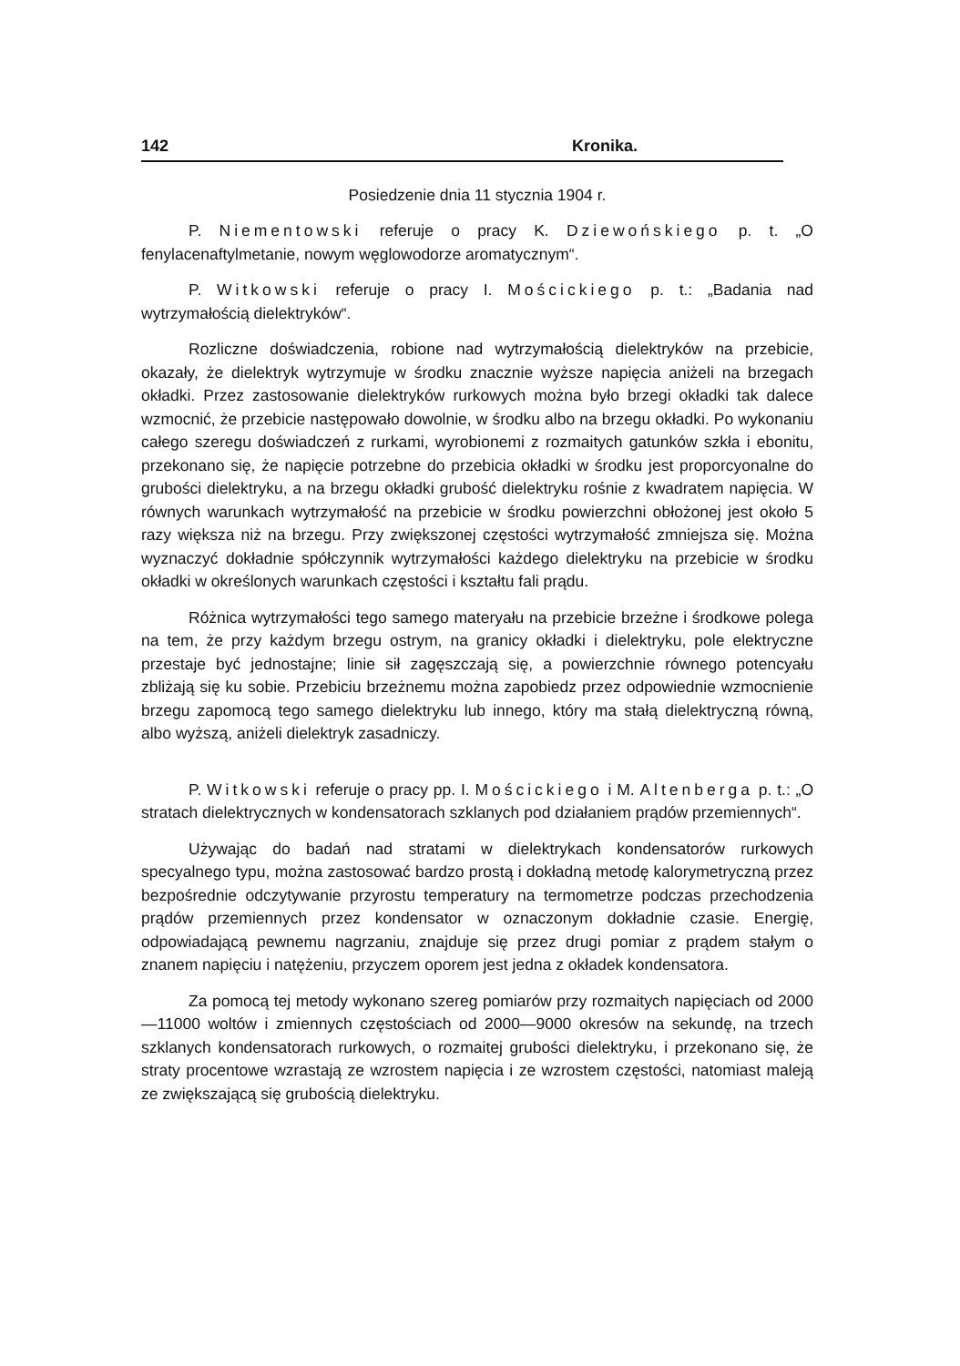142 Kronika.
Posiedzenie dnia 11 stycznia 1904 r.
P. Niementowski referuje o pracy K. Dziewońskiego p. t. „O fenylacenaftylmetanie, nowym węglowodorze aromatycznym“.
P. Witkowski referuje o pracy I. Mościckiego p. t.: „Badania nad wytrzymałością dielektryków“.
Rozliczne doświadczenia, robione nad wytrzymałością dielektryków na przebicie, okazały, że dielektryk wytrzymuje w środku znacznie wyższe napięcia aniżeli na brzegach okładki. Przez zastosowanie dielektryków rurkowych można było brzegi okładki tak dalece wzmocnić, że przebicie następowało dowolnie, w środku albo na brzegu okładki. Po wykonaniu całego szeregu doświadczeń z rurkami, wyrobionemi z rozmaitych gatunków szkła i ebonitu, przekonano się, że napięcie potrzebne do przebicia okładki w środku jest proporcyonalne do grubości dielektryku, a na brzegu okładki grubość dielektryku rośnie z kwadratem napięcia. W równych warunkach wytrzymałość na przebicie w środku powierzchni obłożonej jest około 5 razy większa niż na brzegu. Przy zwiększonej częstości wytrzymałość zmniejsza się. Można wyznaczyć dokładnie spółczynnik wytrzymałości każdego dielektryku na przebicie w środku okładki w określonych warunkach częstości i kształtu fali prądu.
Różnica wytrzymałości tego samego materyału na przebicie brzeżne i środkowe polega na tem, że przy każdym brzegu ostrym, na granicy okładki i dielektryku, pole elektryczne przestaje być jednostajne; linie sił zagęszczają się, a powierzchnie równego potencyału zbliżają się ku sobie. Przebiciu brzeżnemu można zapobiedz przez odpowiednie wzmocnienie brzegu zapomocą tego samego dielektryku lub innego, który ma stałą dielektryczną równą, albo wyższą, aniżeli dielektryk zasadniczy.
P. Witkowski referuje o pracy pp. I. Mościckiego i M. Altenberga p. t.: „O stratach dielektrycznych w kondensatorach szklanych pod działaniem prądów przemiennych“.
Używając do badań nad stratami w dielektrykach kondensatorów rurkowych specyalnego typu, można zastosować bardzo prostą i dokładną metodę kalorymetryczną przez bezpośrednie odczytywanie przyrostu temperatury na termometrze podczas przechodzenia prądów przemiennych przez kondensator w oznaczonym dokładnie czasie. Energię, odpowiadającą pewnemu nagrzaniu, znajduje się przez drugi pomiar z prądem stałym o znanem napięciu i natężeniu, przyczem oporem jest jedna z okładek kondensatora.
Za pomocą tej metody wykonano szereg pomiarów przy rozmaitych napięciach od 2000—11000 woltów i zmiennych częstościach od 2000—9000 okresów na sekundę, na trzech szklanych kondensatorach rurkowych, o rozmaitej grubości dielektryku, i przekonano się, że straty procentowe wzrastają ze wzrostem napięcia i ze wzrostem częstości, natomiast maleją ze zwiększającą się grubością dielektryku.